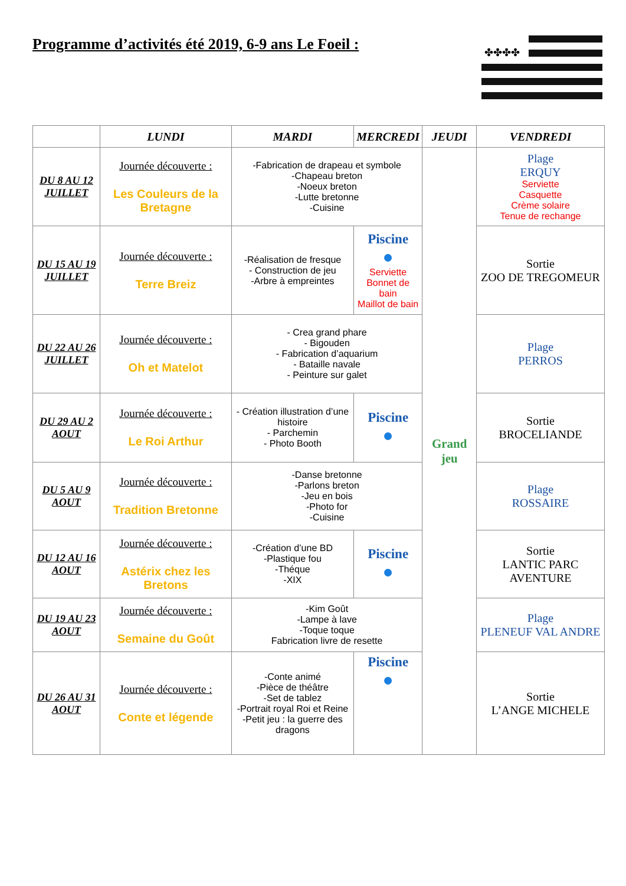Programme d’activités été 2019, 6-9 ans Le Foeil :
✤✤✤✤
| | LUNDI | MARDI | MERCREDI | JEUDI | VENDREDI |
| --- | --- | --- | --- | --- | --- |
| DU 8 AU 12 JUILLET | Journée découverte : Les Couleurs de la Bretagne | -Fabrication de drapeau et symbole -Chapeau breton -Noeux breton -Lutte bretonne -Cuisine | | Grand jeu | Plage ERQUY Serviette Casquette Crème solaire Tenue de rechange |
| DU 15 AU 19 JUILLET | Journée découverte : Terre Breiz | -Réalisation de fresque - Construction de jeu -Arbre à empreintes | Piscine ● Serviette Bonnet de bain Maillot de bain | | Sortie ZOO DE TREGOMEUR |
| DU 22 AU 26 JUILLET | Journée découverte : Oh et Matelot | - Crea grand phare - Bigouden - Fabrication d’aquarium - Bataille navale - Peinture sur galet | | | Plage PERROS |
| DU 29 AU 2 AOUT | Journée découverte : Le Roi Arthur | - Création illustration d’une histoire - Parchemin - Photo Booth | Piscine ● | | Sortie BROCELIANDE |
| DU 5 AU 9 AOUT | Journée découverte : Tradition Bretonne | -Danse bretonne -Parlons breton -Jeu en bois -Photo for -Cuisine | | | Plage ROSSAIRE |
| DU 12 AU 16 AOUT | Journée découverte : Astérix chez les Bretons | -Création d’une BD -Plastique fou -Théque -XIX | Piscine ● | | Sortie LANTIC PARC AVENTURE |
| DU 19 AU 23 AOUT | Journée découverte : Semaine du Goût | -Kim Goût -Lampe à lave -Toque toque Fabrication livre de resette | | | Plage PLENEUF VAL ANDRE |
| DU 26 AU 31 AOUT | Journée découverte : Conte et légende | -Conte animé -Pièce de théâtre -Set de tablez -Portrait royal Roi et Reine -Petit jeu : la guerre des dragons | Piscine ● | | Sortie L’ANGE MICHELE |